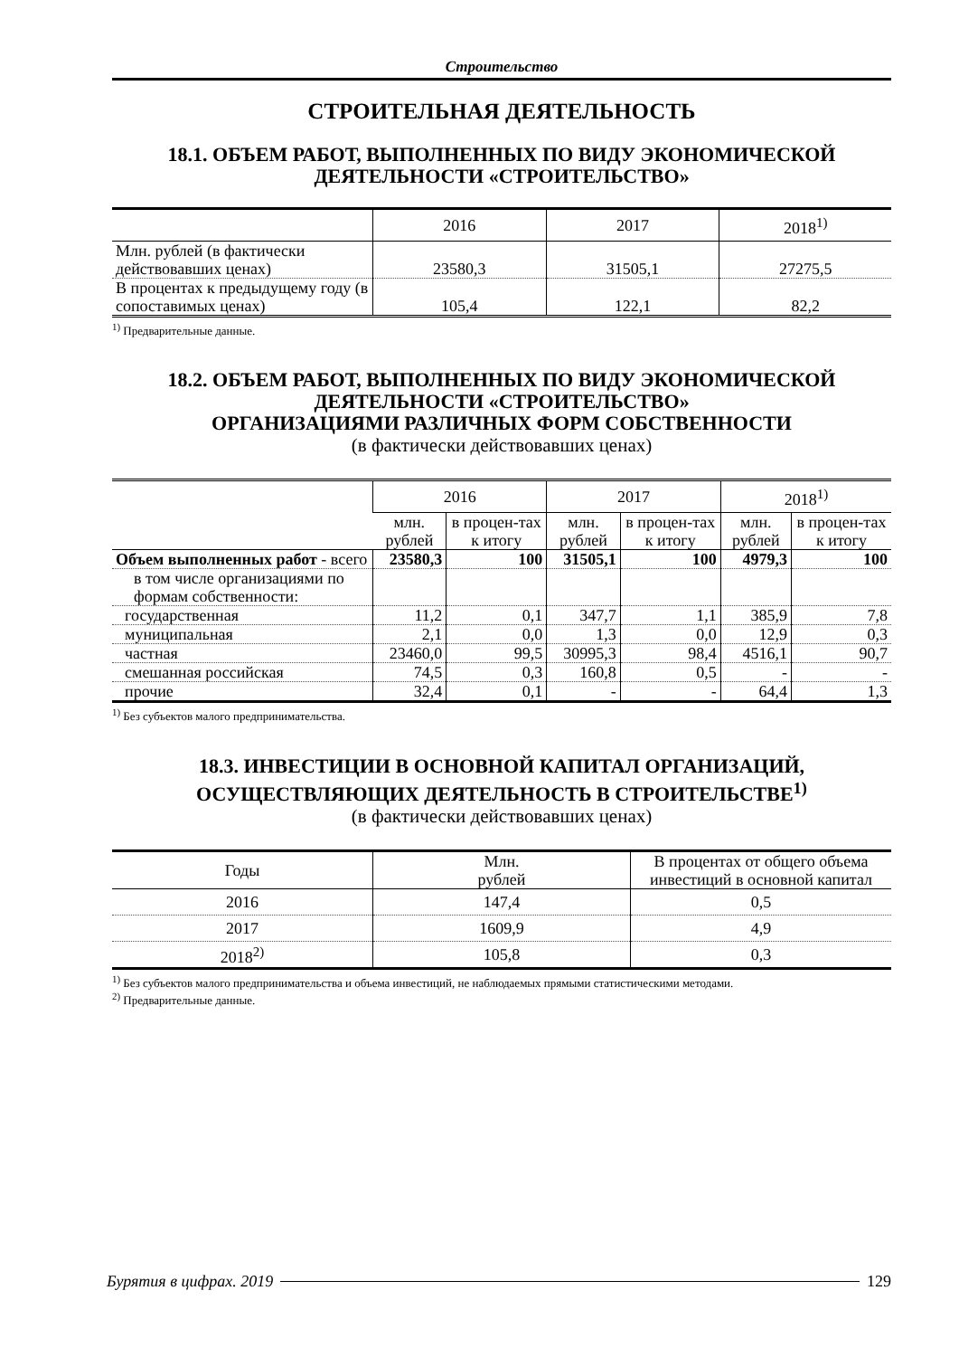Строительство
СТРОИТЕЛЬНАЯ ДЕЯТЕЛЬНОСТЬ
18.1. ОБЪЕМ РАБОТ, ВЫПОЛНЕННЫХ ПО ВИДУ ЭКОНОМИЧЕСКОЙ
ДЕЯТЕЛЬНОСТИ «СТРОИТЕЛЬСТВО»
| | 2016 | 2017 | 2018<sup>1)</sup> |
| --- | --- | --- | --- |
| Млн. рублей (в фактически действовавших ценах) | 23580,3 | 31505,1 | 27275,5 |
| В процентах к предыдущему году (в сопоставимых ценах) | 105,4 | 122,1 | 82,2 |
<sup>1)</sup> Предварительные данные.
18.2. ОБЪЕМ РАБОТ, ВЫПОЛНЕННЫХ ПО ВИДУ ЭКОНОМИЧЕСКОЙ
ДЕЯТЕЛЬНОСТИ «СТРОИТЕЛЬСТВО»
ОРГАНИЗАЦИЯМИ РАЗЛИЧНЫХ ФОРМ СОБСТВЕННОСТИ
(в фактически действовавших ценах)
| | 2016 | | 2017 | | 2018<sup>1)</sup> | |
| --- | --- | --- | --- | --- | --- | --- |
| | млн. рублей | в процен-тах к итогу | млн. рублей | в процен-тах к итогу | млн. рублей | в процен-тах к итогу |
| Объем выполненных работ - всего | 23580,3 | 100 | 31505,1 | 100 | 4979,3 | 100 |
| в том числе организациями по формам собственности: | | | | | | |
| государственная | 11,2 | 0,1 | 347,7 | 1,1 | 385,9 | 7,8 |
| муниципальная | 2,1 | 0,0 | 1,3 | 0,0 | 12,9 | 0,3 |
| частная | 23460,0 | 99,5 | 30995,3 | 98,4 | 4516,1 | 90,7 |
| смешанная российская | 74,5 | 0,3 | 160,8 | 0,5 | - | - |
| прочие | 32,4 | 0,1 | - | - | 64,4 | 1,3 |
<sup>1)</sup> Без субъектов малого предпринимательства.
18.3. ИНВЕСТИЦИИ В ОСНОВНОЙ КАПИТАЛ ОРГАНИЗАЦИЙ,
ОСУЩЕСТВЛЯЮЩИХ ДЕЯТЕЛЬНОСТЬ В СТРОИТЕЛЬСТВЕ<sup>1)</sup>
(в фактически действовавших ценах)
| Годы | Млн. рублей | В процентах от общего объема инвестиций в основной капитал |
| --- | --- | --- |
| 2016 | 147,4 | 0,5 |
| 2017 | 1609,9 | 4,9 |
| 2018<sup>2)</sup> | 105,8 | 0,3 |
<sup>1)</sup> Без субъектов малого предпринимательства и объема инвестиций, не наблюдаемых прямыми статистическими методами.
<sup>2)</sup> Предварительные данные.
Бурятия в цифрах. 2019 129